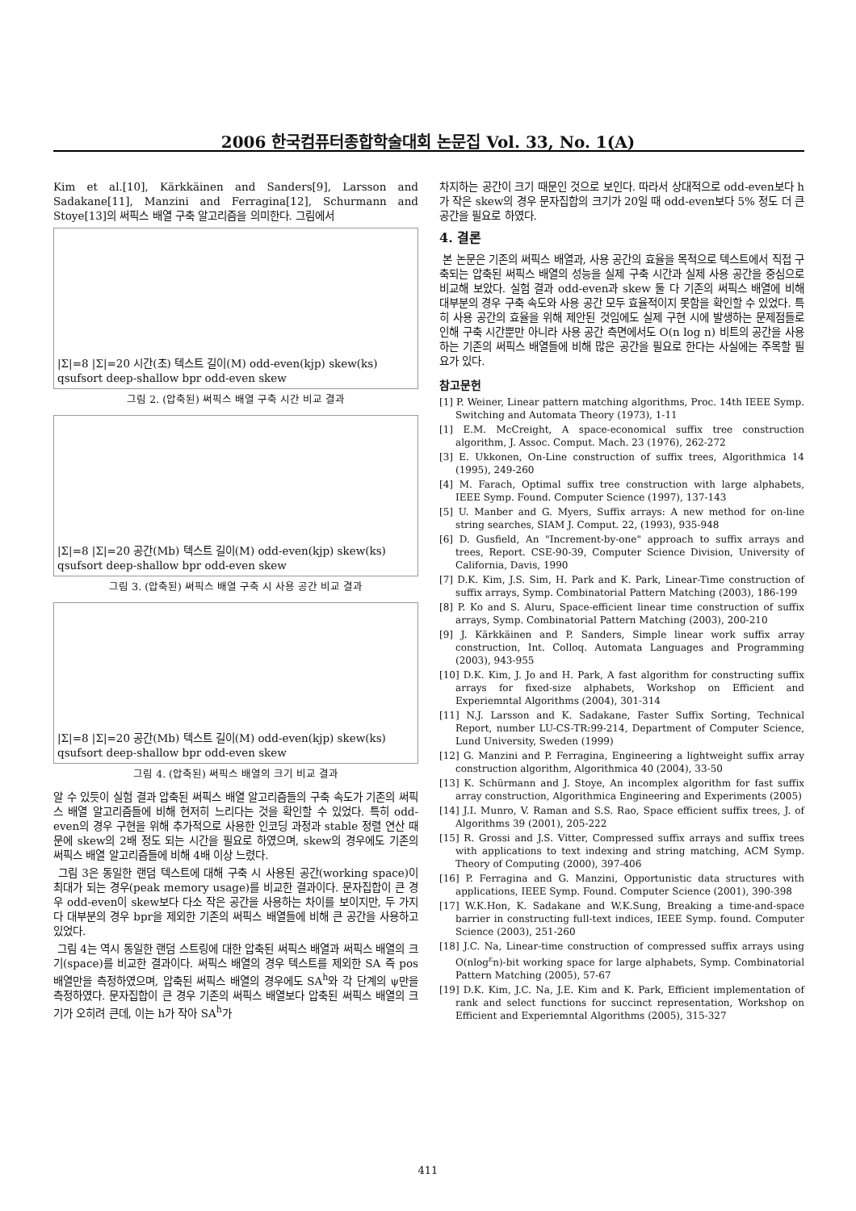2006 한국컴퓨터종합학술대회 논문집 Vol. 33, No. 1(A)
Kim et al.[10], Kärkkäinen and Sanders[9], Larsson and Sadakane[11], Manzini and Ferragina[12], Schurmann and Stoye[13]의 써픽스 배열 구축 알고리즘을 의미한다. 그림에서
|Σ|=8 |Σ|=20 시간(초) 텍스트 길이(M) odd-even(kjp) skew(ks) qsufsort deep-shallow bpr odd-even skew
그림 2. (압축된) 써픽스 배열 구축 시간 비교 결과
|Σ|=8 |Σ|=20 공간(Mb) 텍스트 길이(M) odd-even(kjp) skew(ks) qsufsort deep-shallow bpr odd-even skew
그림 3. (압축된) 써픽스 배열 구축 시 사용 공간 비교 결과
|Σ|=8 |Σ|=20 공간(Mb) 텍스트 길이(M) odd-even(kjp) skew(ks) qsufsort deep-shallow bpr odd-even skew
그림 4. (압축된) 써픽스 배열의 크기 비교 결과
알 수 있듯이 실험 결과 압축된 써픽스 배열 알고리즘들의 구축 속도가 기존의 써픽스 배열 알고리즘들에 비해 현저히 느리다는 것을 확인할 수 있었다. 특히 odd-even의 경우 구현을 위해 추가적으로 사용한 인코딩 과정과 stable 정렬 연산 때문에 skew의 2배 정도 되는 시간을 필요로 하였으며, skew의 경우에도 기존의 써픽스 배열 알고리즘들에 비해 4배 이상 느렸다.
그림 3은 동일한 랜덤 텍스트에 대해 구축 시 사용된 공간(working space)이 최대가 되는 경우(peak memory usage)를 비교한 결과이다. 문자집합이 큰 경우 odd-even이 skew보다 다소 작은 공간을 사용하는 차이를 보이지만, 두 가지 다 대부분의 경우 bpr을 제외한 기존의 써픽스 배열들에 비해 큰 공간을 사용하고 있었다.
그림 4는 역시 동일한 랜덤 스트링에 대한 압축된 써픽스 배열과 써픽스 배열의 크기(space)를 비교한 결과이다. 써픽스 배열의 경우 텍스트를 제외한 SA 즉 pos 배열만을 측정하였으며, 압축된 써픽스 배열의 경우에도 SA<sup>h</sup>와 각 단계의 ψ만을 측정하였다. 문자집합이 큰 경우 기존의 써픽스 배열보다 압축된 써픽스 배열의 크기가 오히려 큰데, 이는 h가 작아 SA<sup>h</sup>가
차지하는 공간이 크기 때문인 것으로 보인다. 따라서 상대적으로 odd-even보다 h가 작은 skew의 경우 문자집합의 크기가 20일 때 odd-even보다 5% 정도 더 큰 공간을 필요로 하였다.
4. 결론
본 논문은 기존의 써픽스 배열과, 사용 공간의 효율을 목적으로 텍스트에서 직접 구축되는 압축된 써픽스 배열의 성능을 실제 구축 시간과 실제 사용 공간을 중심으로 비교해 보았다. 실험 결과 odd-even과 skew 둘 다 기존의 써픽스 배열에 비해 대부분의 경우 구축 속도와 사용 공간 모두 효율적이지 못함을 확인할 수 있었다. 특히 사용 공간의 효율을 위해 제안된 것임에도 실제 구현 시에 발생하는 문제점들로 인해 구축 시간뿐만 아니라 사용 공간 측면에서도 O(n log n) 비트의 공간을 사용하는 기존의 써픽스 배열들에 비해 많은 공간을 필요로 한다는 사실에는 주목할 필요가 있다.
참고문헌
[1] P. Weiner, Linear pattern matching algorithms, Proc. 14th IEEE Symp. Switching and Automata Theory (1973), 1-11
[1] E.M. McCreight, A space-economical suffix tree construction algorithm, J. Assoc. Comput. Mach. 23 (1976), 262-272
[3] E. Ukkonen, On-Line construction of suffix trees, Algorithmica 14 (1995), 249-260
[4] M. Farach, Optimal suffix tree construction with large alphabets, IEEE Symp. Found. Computer Science (1997), 137-143
[5] U. Manber and G. Myers, Suffix arrays: A new method for on-line string searches, SIAM J. Comput. 22, (1993), 935-948
[6] D. Gusfield, An "Increment-by-one" approach to suffix arrays and trees, Report. CSE-90-39, Computer Science Division, University of California, Davis, 1990
[7] D.K. Kim, J.S. Sim, H. Park and K. Park, Linear-Time construction of suffix arrays, Symp. Combinatorial Pattern Matching (2003), 186-199
[8] P. Ko and S. Aluru, Space-efficient linear time construction of suffix arrays, Symp. Combinatorial Pattern Matching (2003), 200-210
[9] J. Kärkkäinen and P. Sanders, Simple linear work suffix array construction, Int. Colloq. Automata Languages and Programming (2003), 943-955
[10] D.K. Kim, J. Jo and H. Park, A fast algorithm for constructing suffix arrays for fixed-size alphabets, Workshop on Efficient and Experiemntal Algorithms (2004), 301-314
[11] N.J. Larsson and K. Sadakane, Faster Suffix Sorting, Technical Report, number LU-CS-TR:99-214, Department of Computer Science, Lund University, Sweden (1999)
[12] G. Manzini and P. Ferragina, Engineering a lightweight suffix array construction algorithm, Algorithmica 40 (2004), 33-50
[13] K. Schürmann and J. Stoye, An incomplex algorithm for fast suffix array construction, Algorithmica Engineering and Experiments (2005)
[14] J.I. Munro, V. Raman and S.S. Rao, Space efficient suffix trees, J. of Algorithms 39 (2001), 205-222
[15] R. Grossi and J.S. Vitter, Compressed suffix arrays and suffix trees with applications to text indexing and string matching, ACM Symp. Theory of Computing (2000), 397-406
[16] P. Ferragina and G. Manzini, Opportunistic data structures with applications, IEEE Symp. Found. Computer Science (2001), 390-398
[17] W.K.Hon, K. Sadakane and W.K.Sung, Breaking a time-and-space barrier in constructing full-text indices, IEEE Symp. found. Computer Science (2003), 251-260
[18] J.C. Na, Linear-time construction of compressed suffix arrays using O(nlog<sup>ε</sup>n)-bit working space for large alphabets, Symp. Combinatorial Pattern Matching (2005), 57-67
[19] D.K. Kim, J.C. Na, J.E. Kim and K. Park, Efficient implementation of rank and select functions for succinct representation, Workshop on Efficient and Experiemntal Algorithms (2005), 315-327
411